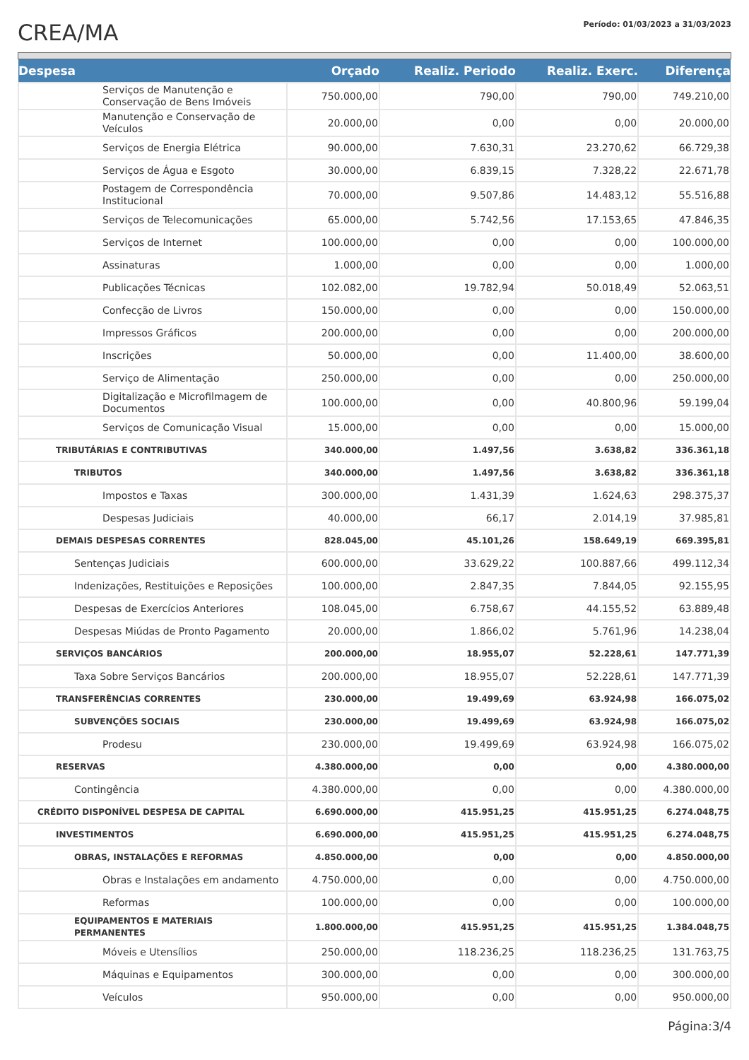CREA/MA
Período: 01/03/2023 a 31/03/2023
| Despesa | Orçado | Realiz. Periodo | Realiz. Exerc. | Diferença |
| --- | --- | --- | --- | --- |
| Serviços de Manutenção e Conservação de Bens Imóveis | 750.000,00 | 790,00 | 790,00 | 749.210,00 |
| Manutenção e Conservação de Veículos | 20.000,00 | 0,00 | 0,00 | 20.000,00 |
| Serviços de Energia Elétrica | 90.000,00 | 7.630,31 | 23.270,62 | 66.729,38 |
| Serviços de Água e Esgoto | 30.000,00 | 6.839,15 | 7.328,22 | 22.671,78 |
| Postagem de Correspondência Institucional | 70.000,00 | 9.507,86 | 14.483,12 | 55.516,88 |
| Serviços de Telecomunicações | 65.000,00 | 5.742,56 | 17.153,65 | 47.846,35 |
| Serviços de Internet | 100.000,00 | 0,00 | 0,00 | 100.000,00 |
| Assinaturas | 1.000,00 | 0,00 | 0,00 | 1.000,00 |
| Publicações Técnicas | 102.082,00 | 19.782,94 | 50.018,49 | 52.063,51 |
| Confecção de Livros | 150.000,00 | 0,00 | 0,00 | 150.000,00 |
| Impressos Gráficos | 200.000,00 | 0,00 | 0,00 | 200.000,00 |
| Inscrições | 50.000,00 | 0,00 | 11.400,00 | 38.600,00 |
| Serviço de Alimentação | 250.000,00 | 0,00 | 0,00 | 250.000,00 |
| Digitalização e Microfilmagem de Documentos | 100.000,00 | 0,00 | 40.800,96 | 59.199,04 |
| Serviços de Comunicação Visual | 15.000,00 | 0,00 | 0,00 | 15.000,00 |
| TRIBUTÁRIAS E CONTRIBUTIVAS | 340.000,00 | 1.497,56 | 3.638,82 | 336.361,18 |
| TRIBUTOS | 340.000,00 | 1.497,56 | 3.638,82 | 336.361,18 |
| Impostos e Taxas | 300.000,00 | 1.431,39 | 1.624,63 | 298.375,37 |
| Despesas Judiciais | 40.000,00 | 66,17 | 2.014,19 | 37.985,81 |
| DEMAIS DESPESAS CORRENTES | 828.045,00 | 45.101,26 | 158.649,19 | 669.395,81 |
| Sentenças Judiciais | 600.000,00 | 33.629,22 | 100.887,66 | 499.112,34 |
| Indenizações, Restituições e Reposições | 100.000,00 | 2.847,35 | 7.844,05 | 92.155,95 |
| Despesas de Exercícios Anteriores | 108.045,00 | 6.758,67 | 44.155,52 | 63.889,48 |
| Despesas Miúdas de Pronto Pagamento | 20.000,00 | 1.866,02 | 5.761,96 | 14.238,04 |
| SERVIÇOS BANCÁRIOS | 200.000,00 | 18.955,07 | 52.228,61 | 147.771,39 |
| Taxa Sobre Serviços Bancários | 200.000,00 | 18.955,07 | 52.228,61 | 147.771,39 |
| TRANSFERÊNCIAS CORRENTES | 230.000,00 | 19.499,69 | 63.924,98 | 166.075,02 |
| SUBVENÇÕES SOCIAIS | 230.000,00 | 19.499,69 | 63.924,98 | 166.075,02 |
| Prodesu | 230.000,00 | 19.499,69 | 63.924,98 | 166.075,02 |
| RESERVAS | 4.380.000,00 | 0,00 | 0,00 | 4.380.000,00 |
| Contingência | 4.380.000,00 | 0,00 | 0,00 | 4.380.000,00 |
| CRÉDITO DISPONÍVEL DESPESA DE CAPITAL | 6.690.000,00 | 415.951,25 | 415.951,25 | 6.274.048,75 |
| INVESTIMENTOS | 6.690.000,00 | 415.951,25 | 415.951,25 | 6.274.048,75 |
| OBRAS, INSTALAÇÕES E REFORMAS | 4.850.000,00 | 0,00 | 0,00 | 4.850.000,00 |
| Obras e Instalações em andamento | 4.750.000,00 | 0,00 | 0,00 | 4.750.000,00 |
| Reformas | 100.000,00 | 0,00 | 0,00 | 100.000,00 |
| EQUIPAMENTOS E MATERIAIS PERMANENTES | 1.800.000,00 | 415.951,25 | 415.951,25 | 1.384.048,75 |
| Móveis e Utensílios | 250.000,00 | 118.236,25 | 118.236,25 | 131.763,75 |
| Máquinas e Equipamentos | 300.000,00 | 0,00 | 0,00 | 300.000,00 |
| Veículos | 950.000,00 | 0,00 | 0,00 | 950.000,00 |
Página:3/4